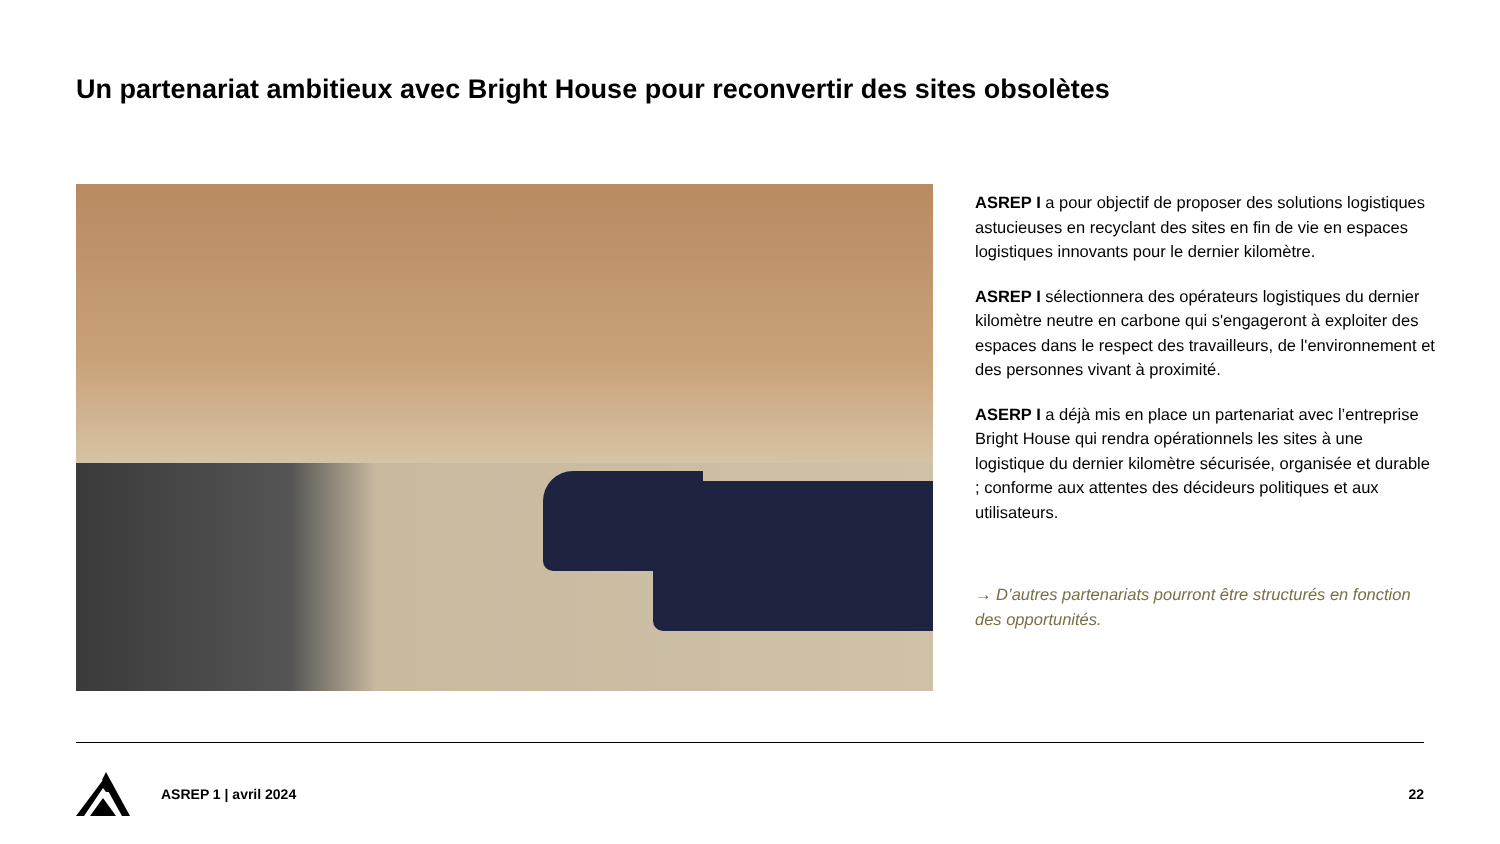Un partenariat ambitieux avec Bright House pour reconvertir des sites obsolètes
ASREP I a pour objectif de proposer des solutions logistiques astucieuses en recyclant des sites en fin de vie en espaces logistiques innovants pour le dernier kilomètre.
ASREP I sélectionnera des opérateurs logistiques du dernier kilomètre neutre en carbone qui s'engageront à exploiter des espaces dans le respect des travailleurs, de l'environnement et des personnes vivant à proximité.
ASERP I a déjà mis en place un partenariat avec l’entreprise Bright House qui rendra opérationnels les sites à une logistique du dernier kilomètre sécurisée, organisée et durable ; conforme aux attentes des décideurs politiques et aux utilisateurs.
→ D’autres partenariats pourront être structurés en fonction des opportunités.
ASREP 1 | avril 2024 22